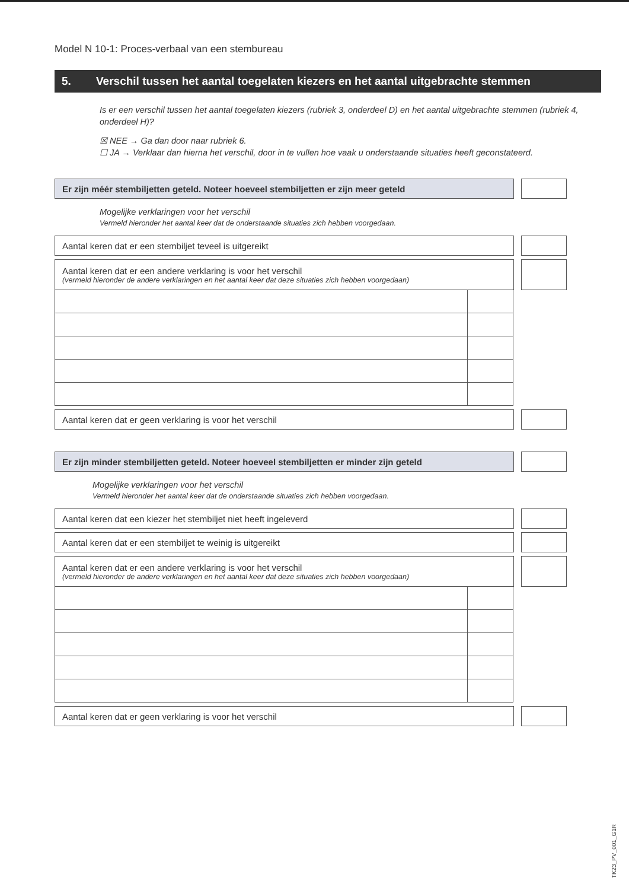Model N 10-1: Proces-verbaal van een stembureau
5. Verschil tussen het aantal toegelaten kiezers en het aantal uitgebrachte stemmen
Is er een verschil tussen het aantal toegelaten kiezers (rubriek 3, onderdeel D) en het aantal uitgebrachte stemmen (rubriek 4, onderdeel H)?
☒ NEE → Ga dan door naar rubriek 6.
☐ JA → Verklaar dan hierna het verschil, door in te vullen hoe vaak u onderstaande situaties heeft geconstateerd.
Er zijn méér stembiljetten geteld. Noteer hoeveel stembiljetten er zijn meer geteld
Mogelijke verklaringen voor het verschil
Vermeld hieronder het aantal keer dat de onderstaande situaties zich hebben voorgedaan.
Aantal keren dat er een stembiljet teveel is uitgereikt
Aantal keren dat er een andere verklaring is voor het verschil
(vermeld hieronder de andere verklaringen en het aantal keer dat deze situaties zich hebben voorgedaan)
Aantal keren dat er geen verklaring is voor het verschil
Er zijn minder stembiljetten geteld. Noteer hoeveel stembiljetten er minder zijn geteld
Mogelijke verklaringen voor het verschil
Vermeld hieronder het aantal keer dat de onderstaande situaties zich hebben voorgedaan.
Aantal keren dat een kiezer het stembiljet niet heeft ingeleverd
Aantal keren dat er een stembiljet te weinig is uitgereikt
Aantal keren dat er een andere verklaring is voor het verschil
(vermeld hieronder de andere verklaringen en het aantal keer dat deze situaties zich hebben voorgedaan)
Aantal keren dat er geen verklaring is voor het verschil
TK23_PV_001_G1R